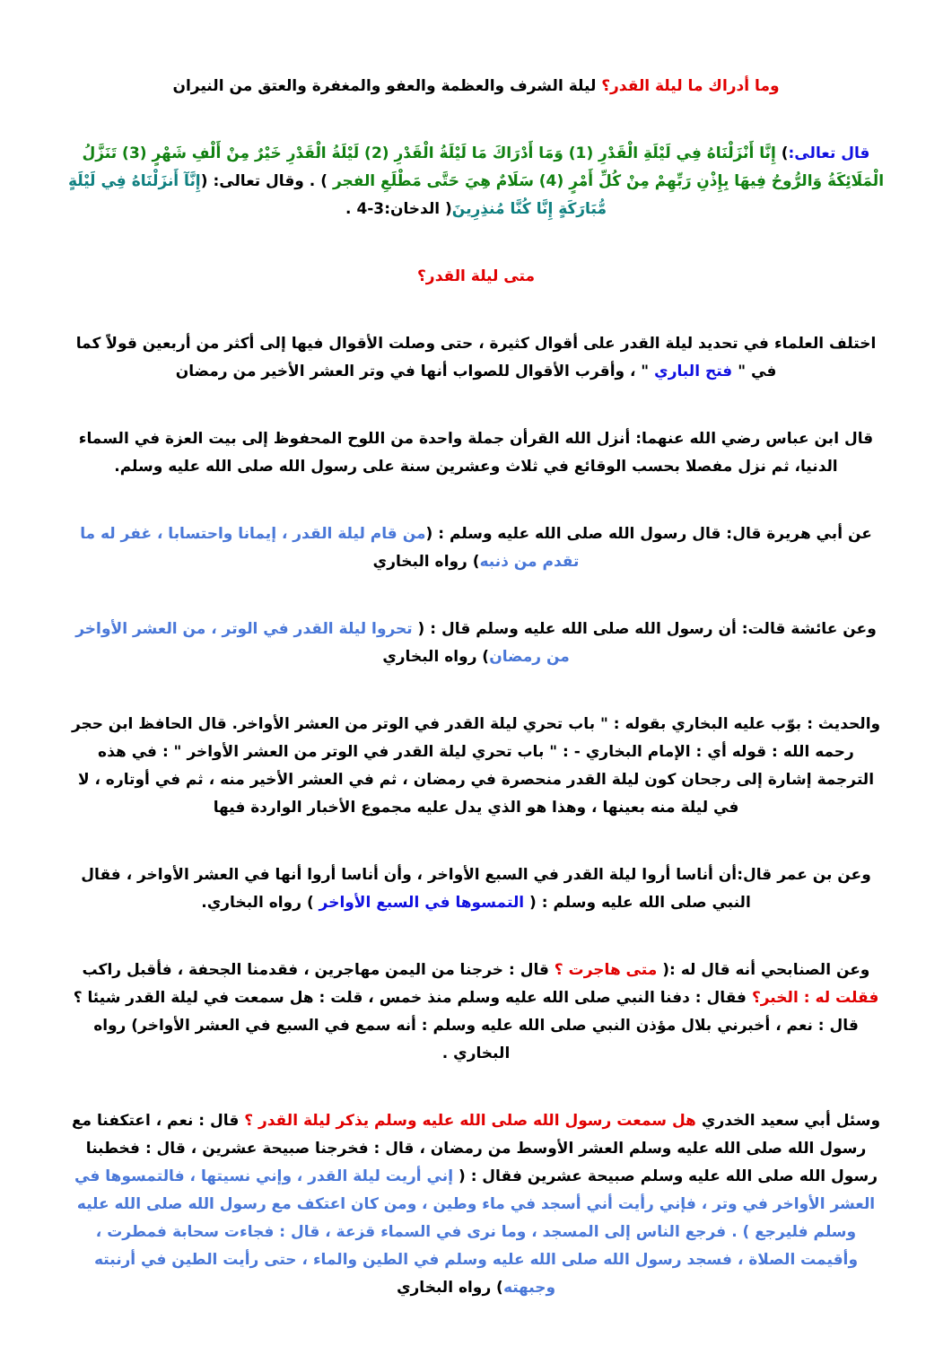وما أدراك ما ليلة القدر؟ ليلة الشرف والعظمة والعفو والمغفرة والعتق من النيران
قال تعالى:) إِنَّا أَنْزَلْنَاهُ فِي لَيْلَةِ الْقَدْرِ (1) وَمَا أَدْرَاكَ مَا لَيْلَةُ الْقَدْرِ (2) لَيْلَةُ الْقَدْرِ خَيْرٌ مِنْ أَلْفِ شَهْرٍ (3) تَنَزَّلُ الْمَلَائِكَةُ وَالرُّوحُ فِيهَا بِإِذْنِ رَبِّهِمْ مِنْ كُلِّ أَمْرٍ (4) سَلَامٌ هِيَ حَتَّى مَطْلَعِ الفجر ) . وقال تعالى: (إِنَّآ أَنزَلْنَاهُ فِي لَيْلَةٍ مُّبَارَكَةٍ إِنَّا كُنَّا مُنذِرِينَ( الدخان:3-4 .
متى ليلة القدر؟
اختلف العلماء في تحديد ليلة القدر على أقوال كثيرة ، حتى وصلت الأقوال فيها إلى أكثر من أربعين قولاً كما في " فتح الباري " ، وأقرب الأقوال للصواب أنها في وتر العشر الأخير من رمضان
قال ابن عباس رضي الله عنهما: أنزل الله القرأن جملة واحدة من اللوح المحفوظ إلى بيت العزة في السماء الدنيا، ثم نزل مفصلا بحسب الوقائع في ثلاث وعشرين سنة على رسول الله صلى الله عليه وسلم.
عن أبي هريرة قال: قال رسول الله صلى الله عليه وسلم : (من قام ليلة القدر ، إيمانا واحتسابا ، غفر له ما تقدم من ذنبه) رواه البخاري
وعن عائشة قالت: أن رسول الله صلى الله عليه وسلم قال : ( تحروا ليلة القدر في الوتر ، من العشر الأواخر من رمضان) رواه البخاري
والحديث : بوّب عليه البخاري بقوله : " باب تحري ليلة القدر في الوتر من العشر الأواخر. قال الحافظ ابن حجر رحمه الله : قوله أي : الإمام البخاري - : " باب تحري ليلة القدر في الوتر من العشر الأواخر " : في هذه الترجمة إشارة إلى رجحان كون ليلة القدر منحصرة في رمضان ، ثم في العشر الأخير منه ، ثم في أوتاره ، لا في ليلة منه بعينها ، وهذا هو الذي يدل عليه مجموع الأخبار الواردة فيها
وعن بن عمر قال:أن أناسا أروا ليلة القدر في السبع الأواخر ، وأن أناسا أروا أنها في العشر الأواخر ، فقال النبي صلى الله عليه وسلم : ( التمسوها في السبع الأواخر ) رواه البخاري.
وعن الصنابحي أنه قال له :( متى هاجرت ؟ قال : خرجنا من اليمن مهاجرين ، فقدمنا الجحفة ، فأقبل راكب فقلت له : الخبر؟ فقال : دفنا النبي صلى الله عليه وسلم منذ خمس ، قلت : هل سمعت في ليلة القدر شيئا ؟ قال : نعم ، أخبرني بلال مؤذن النبي صلى الله عليه وسلم : أنه سمع في السبع في العشر الأواخر) رواه البخاري .
وسئل أبي سعيد الخدري هل سمعت رسول الله صلى الله عليه وسلم يذكر ليلة القدر ؟ قال : نعم ، اعتكفنا مع رسول الله صلى الله عليه وسلم العشر الأوسط من رمضان ، قال : فخرجنا صبيحة عشرين ، قال : فخطبنا رسول الله صلى الله عليه وسلم صبيحة عشرين فقال : ( إني أريت ليلة القدر ، وإني نسيتها ، فالتمسوها في العشر الأواخر في وتر ، فإني رأيت أني أسجد في ماء وطين ، ومن كان اعتكف مع رسول الله صلى الله عليه وسلم فليرجع ) . فرجع الناس إلى المسجد ، وما نرى في السماء قزعة ، قال : فجاءت سحابة فمطرت ، وأقيمت الصلاة ، فسجد رسول الله صلى الله عليه وسلم في الطين والماء ، حتى رأيت الطين في أرنبته وجبهته) رواه البخاري